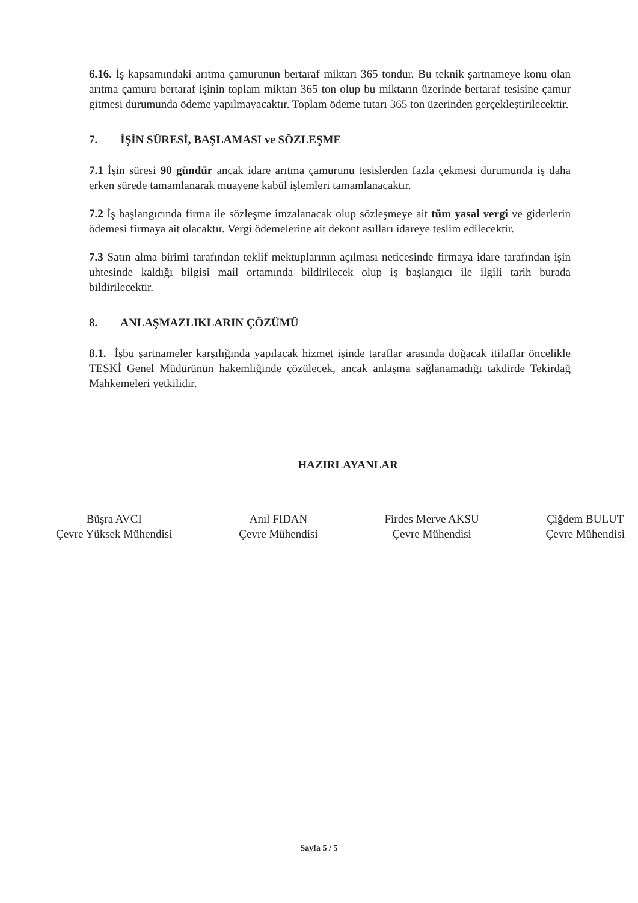6.16. İş kapsamındaki arıtma çamurunun bertaraf miktarı 365 tondur. Bu teknik şartnameye konu olan arıtma çamuru bertaraf işinin toplam miktarı 365 ton olup bu miktarın üzerinde bertaraf tesisine çamur gitmesi durumunda ödeme yapılmayacaktır. Toplam ödeme tutarı 365 ton üzerinden gerçekleştirilecektir.
7. İŞİN SÜRESİ, BAŞLAMASI ve SÖZLEŞME
7.1 İşin süresi 90 gündür ancak idare arıtma çamurunu tesislerden fazla çekmesi durumunda iş daha erken sürede tamamlanarak muayene kabül işlemleri tamamlanacaktır.
7.2 İş başlangıcında firma ile sözleşme imzalanacak olup sözleşmeye ait tüm yasal vergi ve giderlerin ödemesi firmaya ait olacaktır. Vergi ödemelerine ait dekont asılları idareye teslim edilecektir.
7.3 Satın alma birimi tarafından teklif mektuplarının açılması neticesinde firmaya idare tarafından işin uhtesinde kaldığı bilgisi mail ortamında bildirilecek olup iş başlangıcı ile ilgili tarih burada bildirilecektir.
8. ANLAŞMAZLIKLARIN ÇÖZÜMÜ
8.1. İşbu şartnameler karşılığında yapılacak hizmet işinde taraflar arasında doğacak itilaflar öncelikle TESKİ Genel Müdürünün hakemliğinde çözülecek, ancak anlaşma sağlanamadığı takdirde Tekirdağ Mahkemeleri yetkilidir.
HAZIRLAYANLAR
Büşra AVCI
Çevre Yüksek Mühendisi
Anıl FIDAN
Çevre Mühendisi
Firdes Merve AKSU
Çevre Mühendisi
Çiğdem BULUT
Çevre Mühendisi
Sayfa 5 / 5